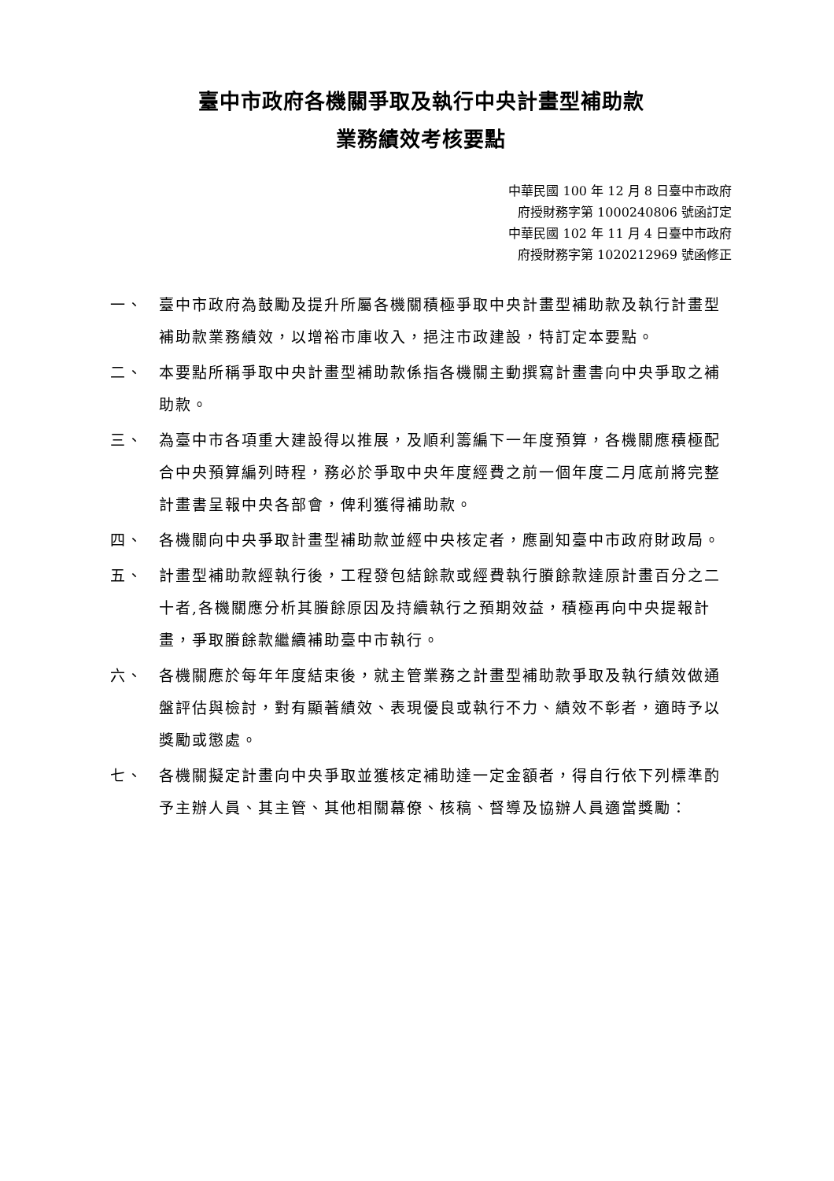臺中市政府各機關爭取及執行中央計畫型補助款
業務績效考核要點
中華民國 100 年 12 月 8 日臺中市政府
府授財務字第 1000240806 號函訂定
中華民國 102 年 11 月 4 日臺中市政府
府授財務字第 1020212969 號函修正
一、 臺中市政府為鼓勵及提升所屬各機關積極爭取中央計畫型補助款及執行計畫型補助款業務績效，以增裕市庫收入，挹注市政建設，特訂定本要點。
二、 本要點所稱爭取中央計畫型補助款係指各機關主動撰寫計畫書向中央爭取之補助款。
三、 為臺中市各項重大建設得以推展，及順利籌編下一年度預算，各機關應積極配合中央預算編列時程，務必於爭取中央年度經費之前一個年度二月底前將完整計畫書呈報中央各部會，俾利獲得補助款。
四、 各機關向中央爭取計畫型補助款並經中央核定者，應副知臺中市政府財政局。
五、 計畫型補助款經執行後，工程發包結餘款或經費執行賸餘款達原計畫百分之二十者,各機關應分析其賸餘原因及持續執行之預期效益，積極再向中央提報計畫，爭取賸餘款繼續補助臺中市執行。
六、 各機關應於每年年度結束後，就主管業務之計畫型補助款爭取及執行績效做通盤評估與檢討，對有顯著績效、表現優良或執行不力、績效不彰者，適時予以獎勵或懲處。
七、 各機關擬定計畫向中央爭取並獲核定補助達一定金額者，得自行依下列標準酌予主辦人員、其主管、其他相關幕僚、核稿、督導及協辦人員適當獎勵：